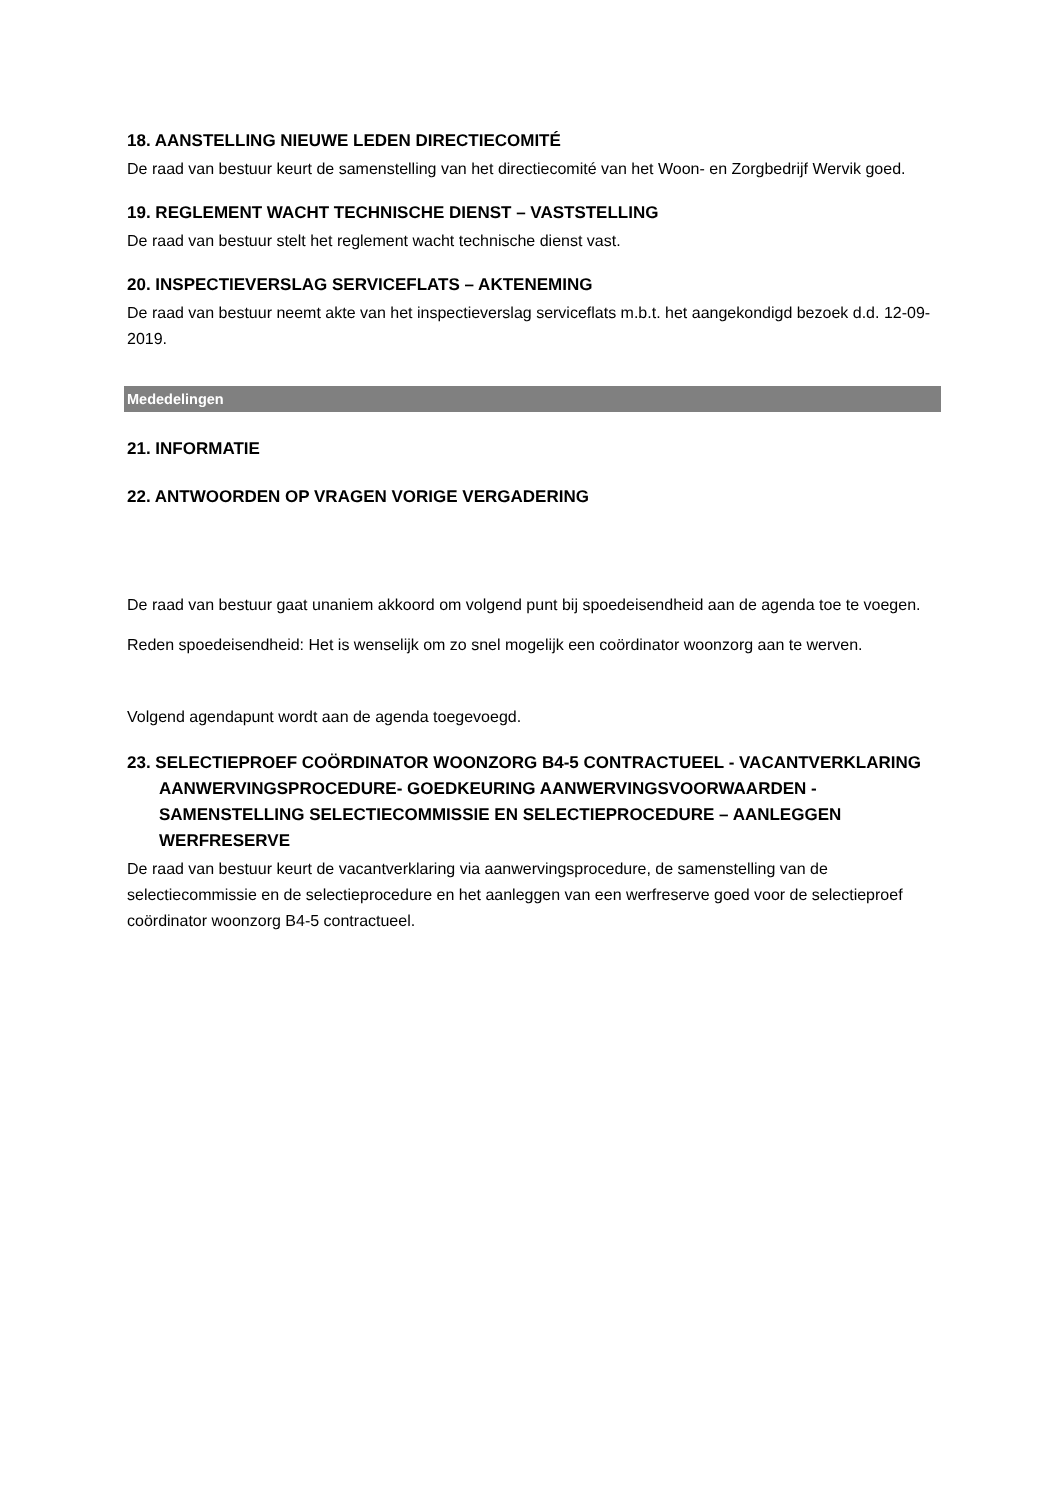18. AANSTELLING NIEUWE LEDEN DIRECTIECOMITÉ
De raad van bestuur keurt de samenstelling van het directiecomité van het Woon- en Zorgbedrijf Wervik goed.
19. REGLEMENT WACHT TECHNISCHE DIENST – VASTSTELLING
De raad van bestuur stelt het reglement wacht technische dienst vast.
20. INSPECTIEVERSLAG SERVICEFLATS – AKTENEMING
De raad van bestuur neemt akte van het inspectieverslag serviceflats m.b.t. het aangekondigd bezoek d.d. 12-09-2019.
Mededelingen
21. INFORMATIE
22. ANTWOORDEN OP VRAGEN VORIGE VERGADERING
De raad van bestuur gaat unaniem akkoord om volgend punt bij spoedeisendheid aan de agenda toe te voegen.
Reden spoedeisendheid: Het is wenselijk om zo snel mogelijk een coördinator woonzorg aan te werven.
Volgend agendapunt wordt aan de agenda toegevoegd.
23. SELECTIEPROEF COÖRDINATOR WOONZORG B4-5 CONTRACTUEEL - VACANTVERKLARING AANWERVINGSPROCEDURE- GOEDKEURING AANWERVINGSVOORWAARDEN - SAMENSTELLING SELECTIECOMMISSIE EN SELECTIEPROCEDURE – AANLEGGEN WERFRESERVE
De raad van bestuur keurt de vacantverklaring via aanwervingsprocedure, de samenstelling van de selectiecommissie en de selectieprocedure en het aanleggen van een werfreserve goed voor de selectieproef coördinator woonzorg B4-5 contractueel.